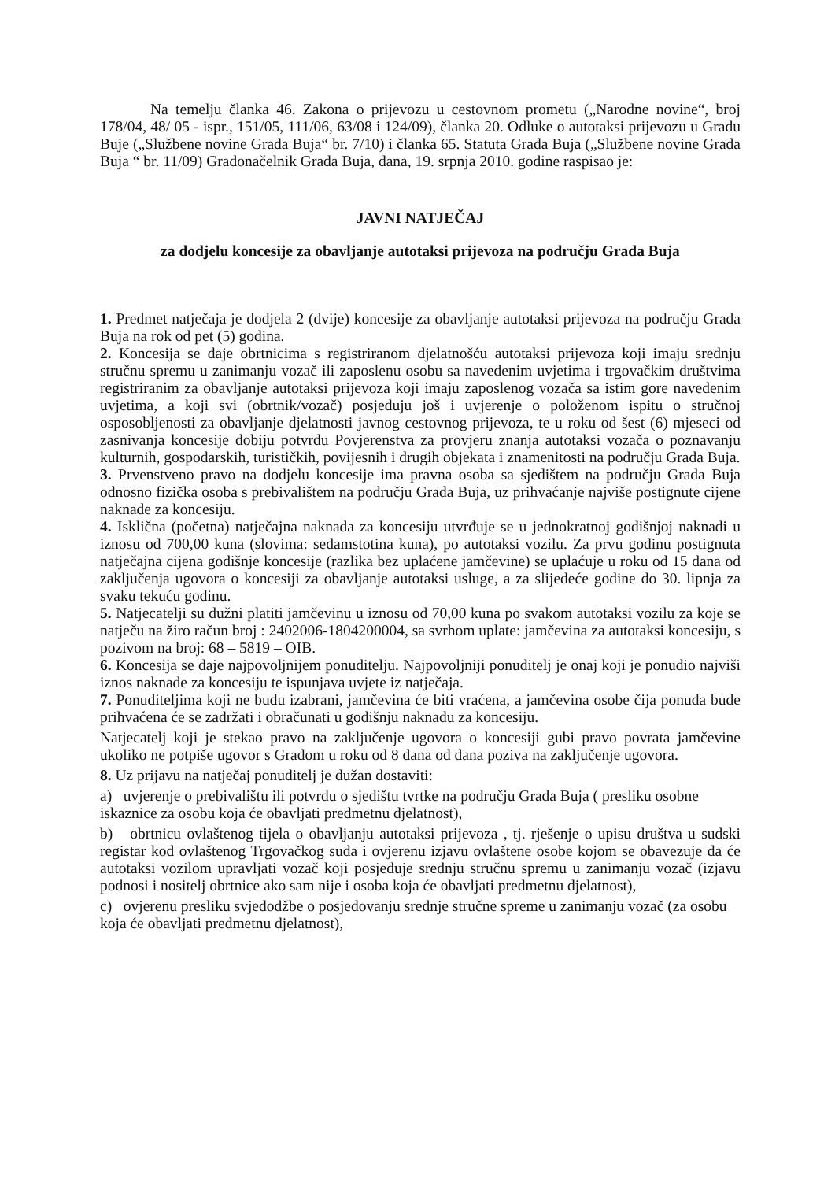Na temelju članka 46. Zakona o prijevozu u cestovnom prometu („Narodne novine“, broj 178/04, 48/ 05 - ispr., 151/05, 111/06, 63/08 i 124/09), članka 20. Odluke o autotaksi prijevozu u Gradu Buje („Službene novine Grada Buja“ br. 7/10) i članka 65. Statuta Grada Buja („Službene novine Grada Buja “ br. 11/09) Gradonačelnik Grada Buja, dana, 19. srpnja 2010. godine raspisao je:
JAVNI NATJEČAJ
za dodjelu koncesije za obavljanje autotaksi prijevoza na području Grada Buja
1. Predmet natječaja je dodjela 2 (dvije) koncesije za obavljanje autotaksi prijevoza na području Grada Buja na rok od pet (5) godina.
2. Koncesija se daje obrtnicima s registriranom djelatnošću autotaksi prijevoza koji imaju srednju stručnu spremu u zanimanju vozač ili zaposlenu osobu sa navedenim uvjetima i trgovačkim društvima registriranim za obavljanje autotaksi prijevoza koji imaju zaposlenog vozača sa istim gore navedenim uvjetima, a koji svi (obrtnik/vozač) posjeduju još i uvjerenje o položenom ispitu o stručnoj osposobljenosti za obavljanje djelatnosti javnog cestovnog prijevoza, te u roku od šest (6) mjeseci od zasnivanja koncesije dobiju potvrdu Povjerenstva za provjeru znanja autotaksi vozača o poznavanju kulturnih, gospodarskih, turističkih, povijesnih i drugih objekata i znamenitosti na području Grada Buja.
3. Prvenstveno pravo na dodjelu koncesije ima pravna osoba sa sjedištem na području Grada Buja odnosno fizička osoba s prebivalištem na području Grada Buja, uz prihvaćanje najviše postignute cijene naknade za koncesiju.
4. Isklična (početna) natječajna naknada za koncesiju utvrđuje se u jednokratnoj godišnjoj naknadi u iznosu od 700,00 kuna (slovima: sedamstotina kuna), po autotaksi vozilu. Za prvu godinu postignuta natječajna cijena godišnje koncesije (razlika bez uplaćene jamčevine) se uplaćuje u roku od 15 dana od zaključenja ugovora o koncesiji za obavljanje autotaksi usluge, a za slijedeće godine do 30. lipnja za svaku tekuću godinu.
5. Natjecatelji su dužni platiti jamčevinu u iznosu od 70,00 kuna po svakom autotaksi vozilu za koje se natječu na žiro račun broj : 2402006-1804200004, sa svrhom uplate: jamčevina za autotaksi koncesiju, s pozivom na broj: 68 – 5819 – OIB.
6. Koncesija se daje najpovoljnijem ponuditelju. Najpovoljniji ponuditelj je onaj koji je ponudio najviši iznos naknade za koncesiju te ispunjava uvjete iz natječaja.
7. Ponuditeljima koji ne budu izabrani, jamčevina će biti vraćena, a jamčevina osobe čija ponuda bude prihvaćena će se zadržati i obračunati u godišnju naknadu za koncesiju.
Natjecatelj koji je stekao pravo na zaključenje ugovora o koncesiji gubi pravo povrata jamčevine ukoliko ne potpiše ugovor s Gradom u roku od 8 dana od dana poziva na zaključenje ugovora.
8. Uz prijavu na natječaj ponuditelj je dužan dostaviti:
a) uvjerenje o prebivalištu ili potvrdu o sjedištu tvrtke na području Grada Buja ( presliku osobne iskaznice za osobu koja će obavljati predmetnu djelatnost),
b) obrtnicu ovlaštenog tijela o obavljanju autotaksi prijevoza , tj. rješenje o upisu društva u sudski registar kod ovlaštenog Trgovačkog suda i ovjerenu izjavu ovlaštene osobe kojom se obavezuje da će autotaksi vozilom upravljati vozač koji posjeduje srednju stručnu spremu u zanimanju vozač (izjavu podnosi i nositelj obrtnice ako sam nije i osoba koja će obavljati predmetnu djelatnost),
c) ovjerenu presliku svjedodžbe o posjedovanju srednje stručne spreme u zanimanju vozač (za osobu koja će obavljati predmetnu djelatnost),